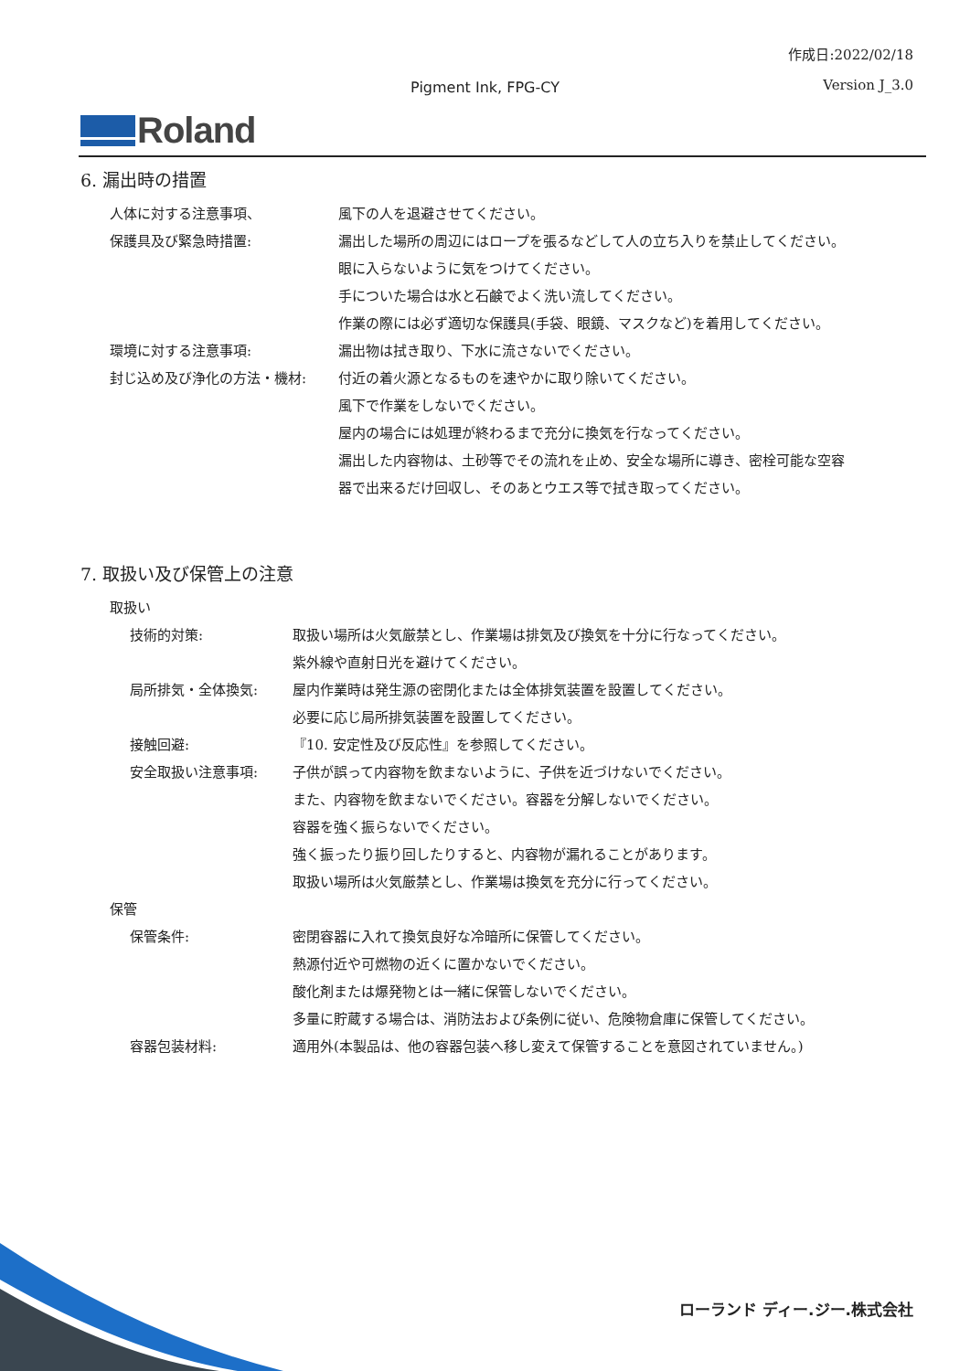作成日:2022/02/18
Version J_3.0 Pigment Ink, FPG-CY
Roland
6. 漏出時の措置
人体に対する注意事項、 風下の人を退避させてください。
保護具及び緊急時措置: 漏出した場所の周辺にはロープを張るなどして人の立ち入りを禁止してください。
眼に入らないように気をつけてください。
手についた場合は水と石鹸でよく洗い流してください。
作業の際には必ず適切な保護具(手袋、眼鏡、マスクなど)を着用してください。
環境に対する注意事項: 漏出物は拭き取り、下水に流さないでください。
封じ込め及び浄化の方法・機材: 付近の着火源となるものを速やかに取り除いてください。
風下で作業をしないでください。
屋内の場合には処理が終わるまで充分に換気を行なってください。
漏出した内容物は、土砂等でその流れを止め、安全な場所に導き、密栓可能な空容
器で出来るだけ回収し、そのあとウエス等で拭き取ってください。
7. 取扱い及び保管上の注意
取扱い
技術的対策: 取扱い場所は火気厳禁とし、作業場は排気及び換気を十分に行なってください。
紫外線や直射日光を避けてください。
局所排気・全体換気: 屋内作業時は発生源の密閉化または全体排気装置を設置してください。
必要に応じ局所排気装置を設置してください。
接触回避: 『10. 安定性及び反応性』を参照してください。
安全取扱い注意事項: 子供が誤って内容物を飲まないように、子供を近づけないでください。
また、内容物を飲まないでください。容器を分解しないでください。
容器を強く振らないでください。
強く振ったり振り回したりすると、内容物が漏れることがあります。
取扱い場所は火気厳禁とし、作業場は換気を充分に行ってください。
保管
保管条件: 密閉容器に入れて換気良好な冷暗所に保管してください。
熱源付近や可燃物の近くに置かないでください。
酸化剤または爆発物とは一緒に保管しないでください。
多量に貯蔵する場合は、消防法および条例に従い、危険物倉庫に保管してください。
容器包装材料: 適用外(本製品は、他の容器包装へ移し変えて保管することを意図されていません。)
ローランド ディー.ジー.株式会社